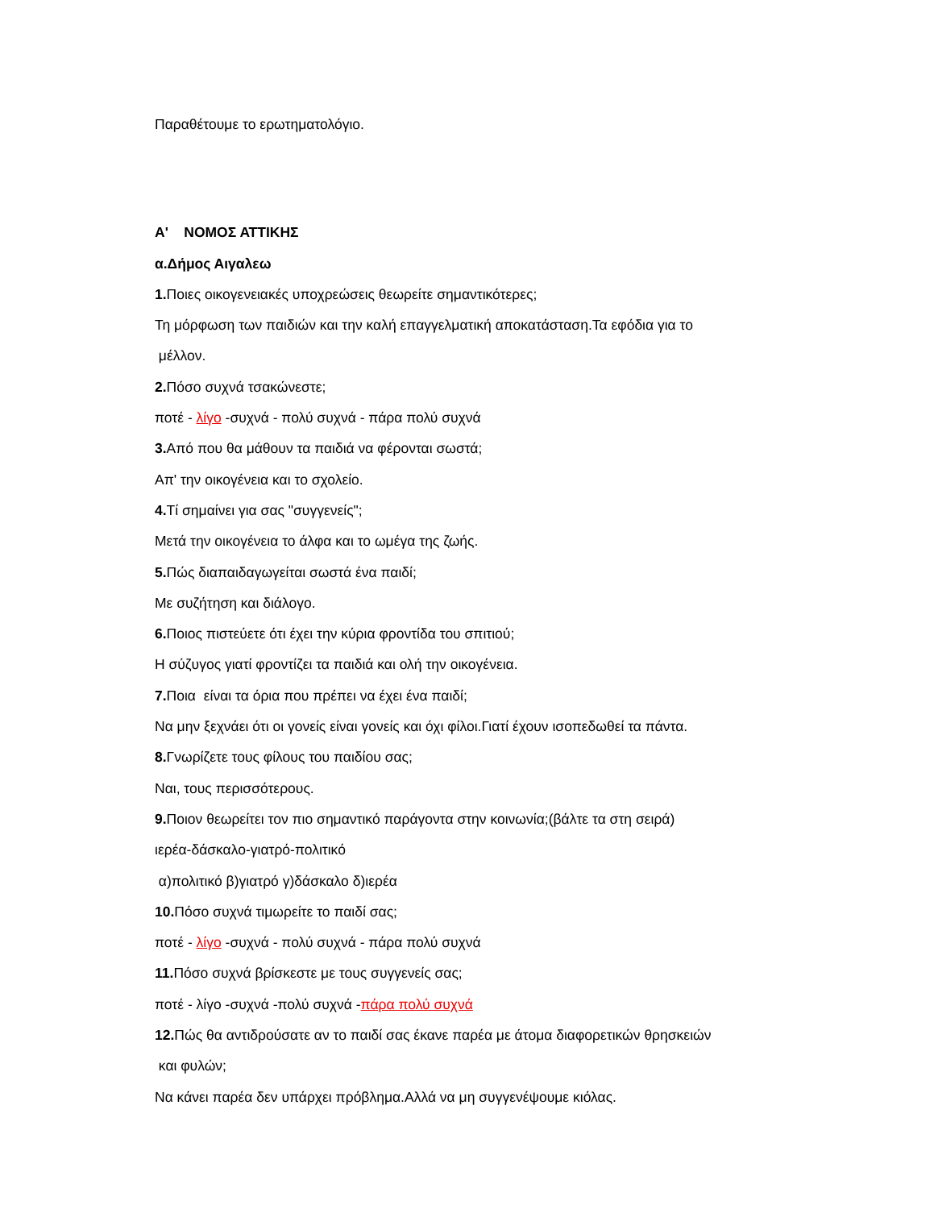Παραθέτουμε το ερωτηματολόγιο.
Α' ΝΟΜΟΣ ΑΤΤΙΚΗΣ
α.Δήμος Αιγαλεω
1. Ποιες οικογενειακές υποχρεώσεις θεωρείτε σημαντικότερες;
Τη μόρφωση των παιδιών και την καλή επαγγελματική αποκατάσταση.Τα εφόδια για το
μέλλον.
2. Πόσο συχνά τσακώνεστε;
ποτέ - λίγο -συχνά - πολύ συχνά - πάρα πολύ συχνά
3. Από που θα μάθουν τα παιδιά να φέρονται σωστά;
Απ' την οικογένεια και το σχολείο.
4. Τί σημαίνει για σας "συγγενείς";
Μετά την οικογένεια το άλφα και το ωμέγα της ζωής.
5. Πώς διαπαιδαγωγείται σωστά ένα παιδί;
Με συζήτηση και διάλογο.
6. Ποιος πιστεύετε ότι έχει την κύρια φροντίδα του σπιτιού;
Η σύζυγος γιατί φροντίζει τα παιδιά και ολή την οικογένεια.
7. Ποια είναι τα όρια που πρέπει να έχει ένα παιδί;
Να μην ξεχνάει ότι οι γονείς είναι γονείς και όχι φίλοι.Γιατί έχουν ισοπεδωθεί τα πάντα.
8. Γνωρίζετε τους φίλους του παιδίου σας;
Ναι, τους περισσότερους.
9. Ποιον θεωρείτει τον πιο σημαντικό παράγοντα στην κοινωνία;(βάλτε τα στη σειρά)
ιερέα-δάσκαλο-γιατρό-πολιτικό
α)πολιτικό β)γιατρό γ)δάσκαλο δ)ιερέα
10. Πόσο συχνά τιμωρείτε το παιδί σας;
ποτέ - λίγο -συχνά - πολύ συχνά - πάρα πολύ συχνά
11. Πόσο συχνά βρίσκεστε με τους συγγενείς σας;
ποτέ - λίγο -συχνά -πολύ συχνά -πάρα πολύ συχνά
12. Πώς θα αντιδρούσατε αν το παιδί σας έκανε παρέα με άτομα διαφορετικών θρησκειών
και φυλών;
Να κάνει παρέα δεν υπάρχει πρόβλημα.Αλλά να μη συγγενέψουμε κιόλας.